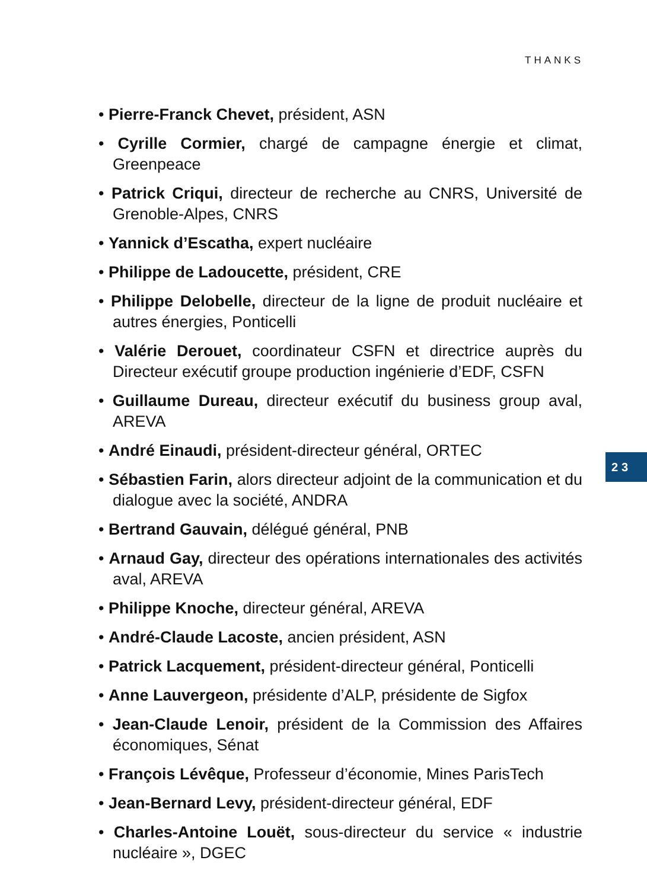THANKS
• Pierre-Franck Chevet, président, ASN
• Cyrille Cormier, chargé de campagne énergie et climat, Greenpeace
• Patrick Criqui, directeur de recherche au CNRS, Université de Grenoble-Alpes, CNRS
• Yannick d’Escatha, expert nucléaire
• Philippe de Ladoucette, président, CRE
• Philippe Delobelle, directeur de la ligne de produit nucléaire et autres énergies, Ponticelli
• Valérie Derouet, coordinateur CSFN et directrice auprès du Directeur exécutif groupe production ingénierie d’EDF, CSFN
• Guillaume Dureau, directeur exécutif du business group aval, AREVA
• André Einaudi, président-directeur général, ORTEC
• Sébastien Farin, alors directeur adjoint de la communication et du dialogue avec la société, ANDRA
• Bertrand Gauvain, délégué général, PNB
• Arnaud Gay, directeur des opérations internationales des activités aval, AREVA
• Philippe Knoche, directeur général, AREVA
• André-Claude Lacoste, ancien président, ASN
• Patrick Lacquement, président-directeur général, Ponticelli
• Anne Lauvergeon, présidente d’ALP, présidente de Sigfox
• Jean-Claude Lenoir, président de la Commission des Affaires économiques, Sénat
• François Lévêque, Professeur d’économie, Mines ParisTech
• Jean-Bernard Levy, président-directeur général, EDF
• Charles-Antoine Louët, sous-directeur du service « industrie nucléaire », DGEC
23